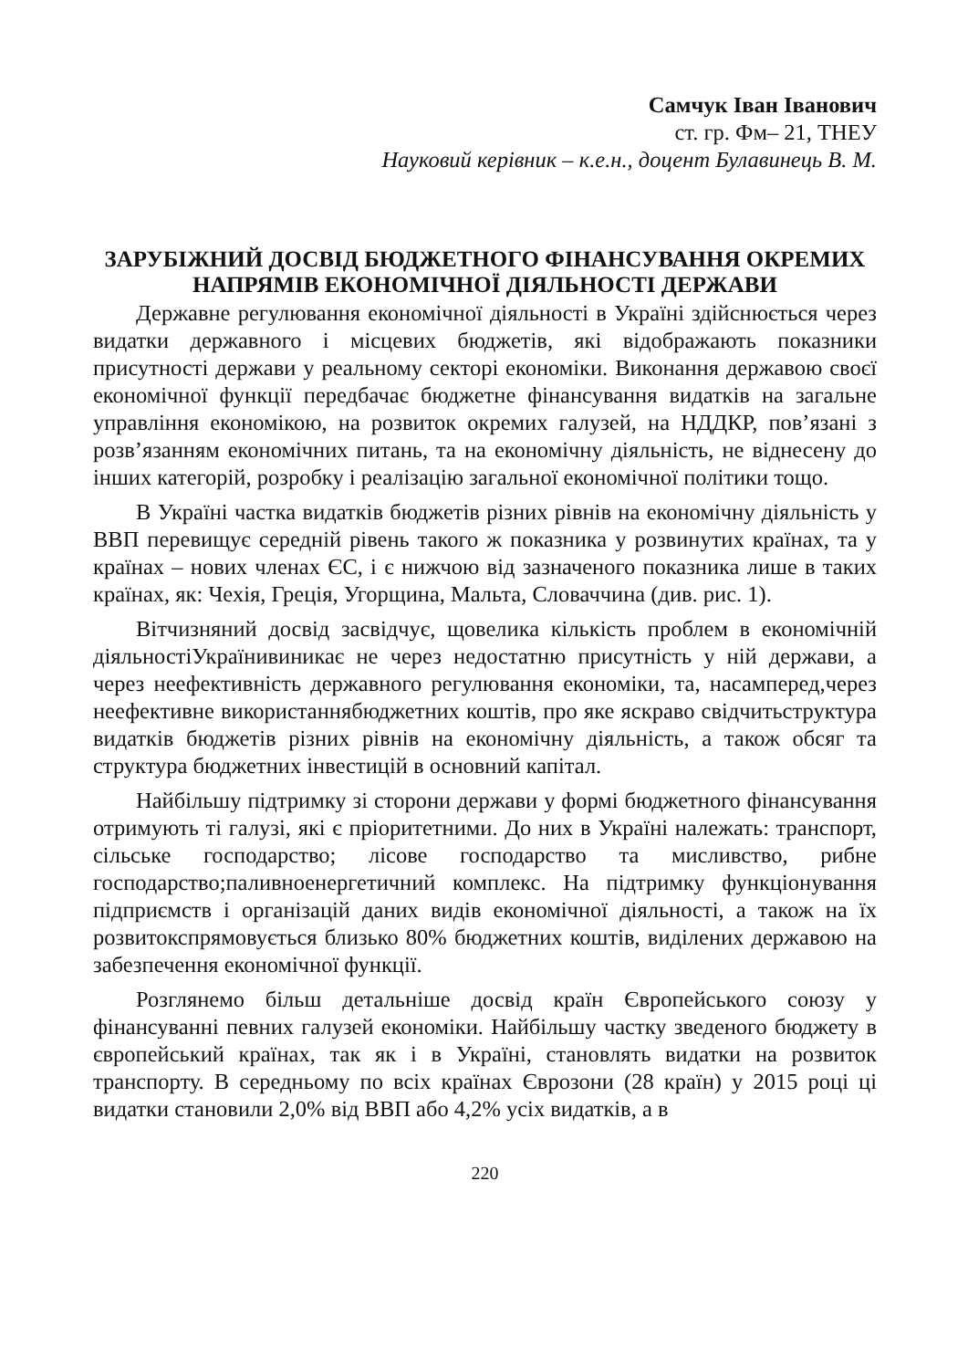Самчук Іван Іванович
ст. гр. Фм– 21, ТНЕУ
Науковий керівник – к.е.н., доцент Булавинець В. М.
ЗАРУБІЖНИЙ ДОСВІД БЮДЖЕТНОГО ФІНАНСУВАННЯ ОКРЕМИХ НАПРЯМІВ ЕКОНОМІЧНОЇ ДІЯЛЬНОСТІ ДЕРЖАВИ
Державне регулювання економічної діяльності в Україні здійснюється через видатки державного і місцевих бюджетів, які відображають показники присутності держави у реальному секторі економіки. Виконання державою своєї економічної функції передбачає бюджетне фінансування видатків на загальне управління економікою, на розвиток окремих галузей, на НДДКР, пов’язані з розв’язанням економічних питань, та на економічну діяльність, не віднесену до інших категорій, розробку і реалізацію загальної економічної політики тощо.
В Україні частка видатків бюджетів різних рівнів на економічну діяльність у ВВП перевищує середній рівень такого ж показника у розвинутих країнах, та у країнах – нових членах ЄС, і є нижчою від зазначеного показника лише в таких країнах, як: Чехія, Греція, Угорщина, Мальта, Словаччина (див. рис. 1).
Вітчизняний досвід засвідчує, щовелика кількість проблем в економічній діяльностіУкраїнивиникає не через недостатню присутність у ній держави, а через неефективність державного регулювання економіки, та, насамперед,через неефективне використаннябюджетних коштів, про яке яскраво свідчитьструктура видатків бюджетів різних рівнів на економічну діяльність, а також обсяг та структура бюджетних інвестицій в основний капітал.
Найбільшу підтримку зі сторони держави у формі бюджетного фінансування отримують ті галузі, які є пріоритетними. До них в Україні належать: транспорт, сільське господарство; лісове господарство та мисливство, рибне господарство;паливноенергетичний комплекс. На підтримку функціонування підприємств і організацій даних видів економічної діяльності, а також на їх розвитокспрямовується близько 80% бюджетних коштів, виділених державою на забезпечення економічної функції.
Розглянемо більш детальніше досвід країн Європейського союзу у фінансуванні певних галузей економіки. Найбільшу частку зведеного бюджету в європейський країнах, так як і в Україні, становлять видатки на розвиток транспорту. В середньому по всіх країнах Єврозони (28 країн) у 2015 році ці видатки становили 2,0% від ВВП або 4,2% усіх видатків, а в
220